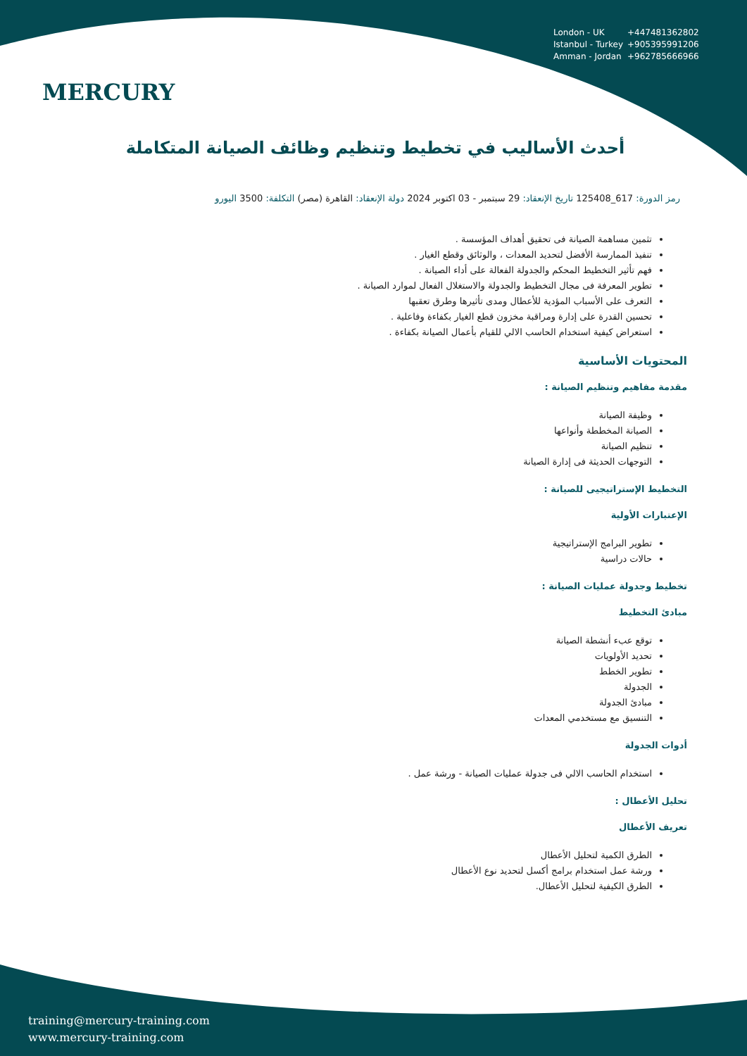MERCURY
London - UK +447481362802
Istanbul - Turkey +905395991206
Amman - Jordan +962785666966
أحدث الأساليب في تخطيط وتنظيم وظائف الصيانة المتكاملة
رمز الدورة: 617_125408 تاريخ الإنعقاد: 29 سبتمبر - 03 اكتوبر 2024 دولة الإنعقاد: القاهرة (مصر) التكلفة: 3500 اليورو
تثمين مساهمة الصيانة فى تحقيق أهداف المؤسسة .
تنفيذ الممارسة الأفضل لتحديد المعدات ، والوثائق وقطع الغيار .
فهم تأثير التخطيط المحكم والجدولة الفعالة على أداء الصيانة .
تطوير المعرفة فى مجال التخطيط والجدولة والاستغلال الفعال لموارد الصيانة .
التعرف على الأسباب المؤدية للأعطال ومدى تأثيرها وطرق تعقبها
تحسين القدرة على إدارة ومراقبة مخزون قطع الغيار بكفاءة وفاعلية .
استعراض كيفية استخدام الحاسب الالي للقيام بأعمال الصيانة بكفاءة .
المحتويات الأساسية
مقدمة مفاهيم وتنظيم الصيانة :
وظيفة الصيانة
الصيانة المخططة وأنواعها
تنظيم الصيانة
التوجهات الحديثة فى إدارة الصيانة
التخطيط الإستراتيجيى للصيانة :
الإعتبارات الأولية
تطوير البرامج الإستراتيجية
حالات دراسية
تخطيط وجدولة عمليات الصيانة :
مبادئ التخطيط
توقع عبء أنشطة الصيانة
تحديد الأولويات
تطوير الخطط
الجدولة
مبادئ الجدولة
التنسيق مع مستخدمي المعدات
أدوات الجدولة
استخدام الحاسب الالي فى جدولة عمليات الصيانة - ورشة عمل .
تحليل الأعطال :
تعريف الأعطال
الطرق الكمية لتحليل الأعطال
ورشة عمل استخدام برامج أكسل لتحديد نوع الأعطال
الطرق الكيفية لتحليل الأعطال.
training@mercury-training.com
www.mercury-training.com